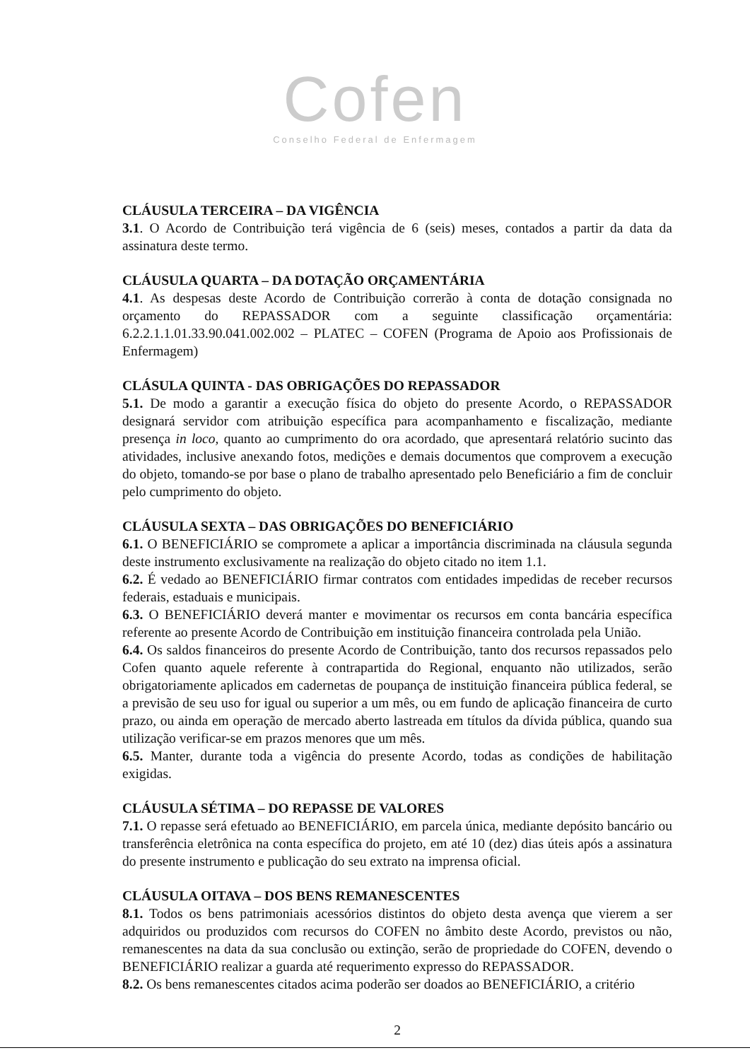Cofen
Conselho Federal de Enfermagem
CLÁUSULA TERCEIRA – DA VIGÊNCIA
3.1. O Acordo de Contribuição terá vigência de 6 (seis) meses, contados a partir da data da assinatura deste termo.
CLÁUSULA QUARTA – DA DOTAÇÃO ORÇAMENTÁRIA
4.1. As despesas deste Acordo de Contribuição correrão à conta de dotação consignada no orçamento do REPASSADOR com a seguinte classificação orçamentária: 6.2.2.1.1.01.33.90.041.002.002 – PLATEC – COFEN (Programa de Apoio aos Profissionais de Enfermagem)
CLÁSULA QUINTA - DAS OBRIGAÇÕES DO REPASSADOR
5.1. De modo a garantir a execução física do objeto do presente Acordo, o REPASSADOR designará servidor com atribuição específica para acompanhamento e fiscalização, mediante presença in loco, quanto ao cumprimento do ora acordado, que apresentará relatório sucinto das atividades, inclusive anexando fotos, medições e demais documentos que comprovem a execução do objeto, tomando-se por base o plano de trabalho apresentado pelo Beneficiário a fim de concluir pelo cumprimento do objeto.
CLÁUSULA SEXTA – DAS OBRIGAÇÕES DO BENEFICIÁRIO
6.1. O BENEFICIÁRIO se compromete a aplicar a importância discriminada na cláusula segunda deste instrumento exclusivamente na realização do objeto citado no item 1.1.
6.2. É vedado ao BENEFICIÁRIO firmar contratos com entidades impedidas de receber recursos federais, estaduais e municipais.
6.3. O BENEFICIÁRIO deverá manter e movimentar os recursos em conta bancária específica referente ao presente Acordo de Contribuição em instituição financeira controlada pela União.
6.4. Os saldos financeiros do presente Acordo de Contribuição, tanto dos recursos repassados pelo Cofen quanto aquele referente à contrapartida do Regional, enquanto não utilizados, serão obrigatoriamente aplicados em cadernetas de poupança de instituição financeira pública federal, se a previsão de seu uso for igual ou superior a um mês, ou em fundo de aplicação financeira de curto prazo, ou ainda em operação de mercado aberto lastreada em títulos da dívida pública, quando sua utilização verificar-se em prazos menores que um mês.
6.5. Manter, durante toda a vigência do presente Acordo, todas as condições de habilitação exigidas.
CLÁUSULA SÉTIMA – DO REPASSE DE VALORES
7.1. O repasse será efetuado ao BENEFICIÁRIO, em parcela única, mediante depósito bancário ou transferência eletrônica na conta específica do projeto, em até 10 (dez) dias úteis após a assinatura do presente instrumento e publicação do seu extrato na imprensa oficial.
CLÁUSULA OITAVA – DOS BENS REMANESCENTES
8.1. Todos os bens patrimoniais acessórios distintos do objeto desta avença que vierem a ser adquiridos ou produzidos com recursos do COFEN no âmbito deste Acordo, previstos ou não, remanescentes na data da sua conclusão ou extinção, serão de propriedade do COFEN, devendo o BENEFICIÁRIO realizar a guarda até requerimento expresso do REPASSADOR.
8.2. Os bens remanescentes citados acima poderão ser doados ao BENEFICIÁRIO, a critério
2